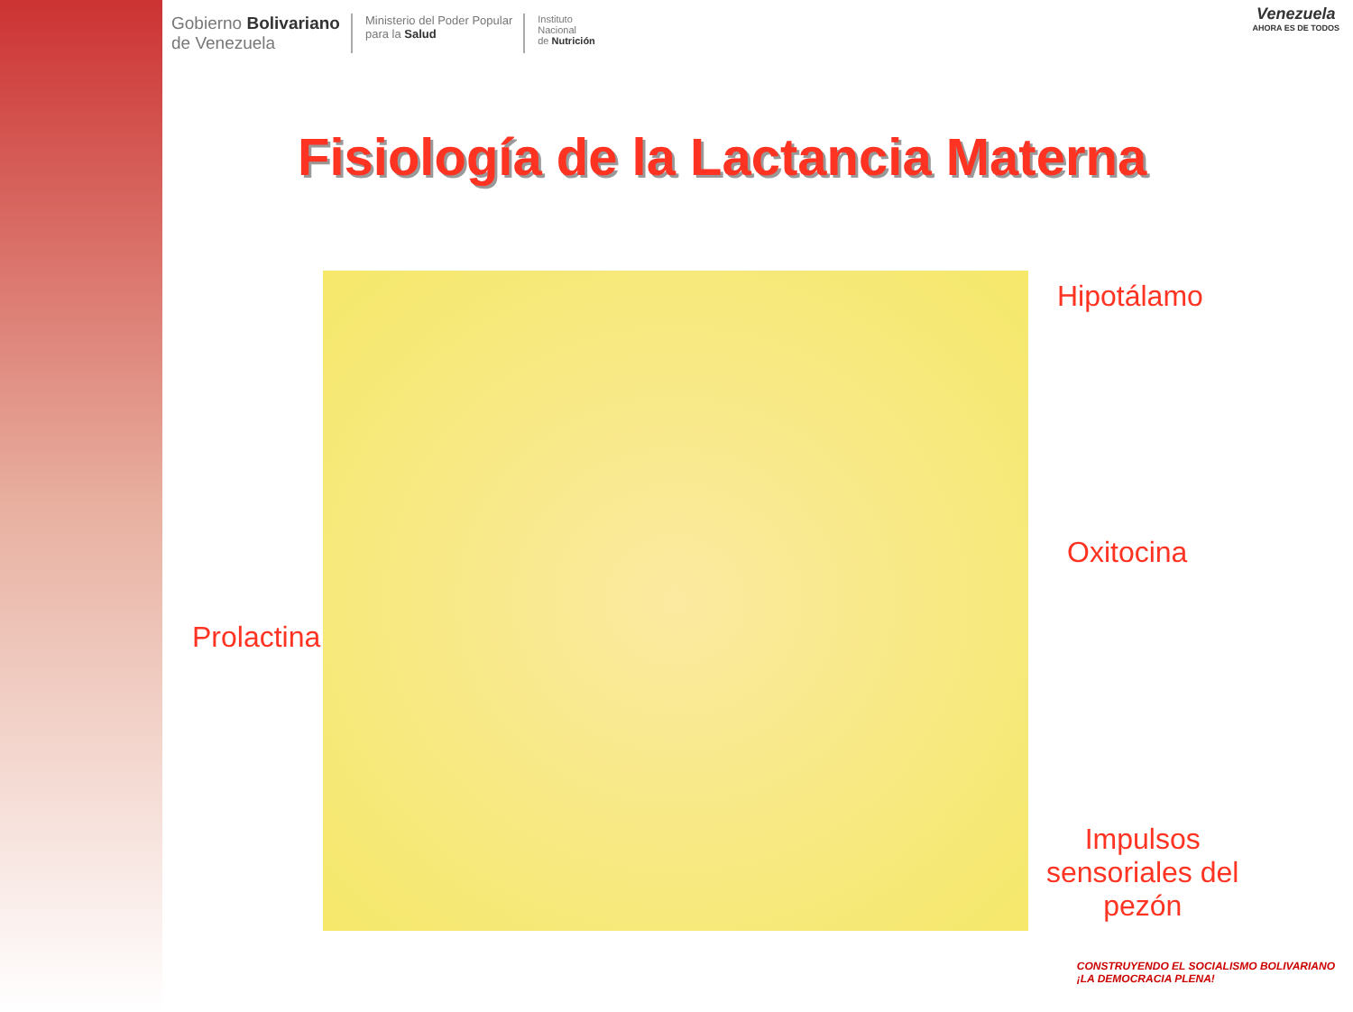Gobierno Bolivariano
de Venezuela
Ministerio del Poder Popular
para la Salud
Instituto
Nacional
de Nutrición
Venezuela
AHORA ES DE TODOS
Fisiología de la Lactancia Materna
Hipotálamo
Oxitocina
Prolactina
Impulsos
sensoriales del
pezón
CONSTRUYENDO EL SOCIALISMO BOLIVARIANO
¡LA DEMOCRACIA PLENA!